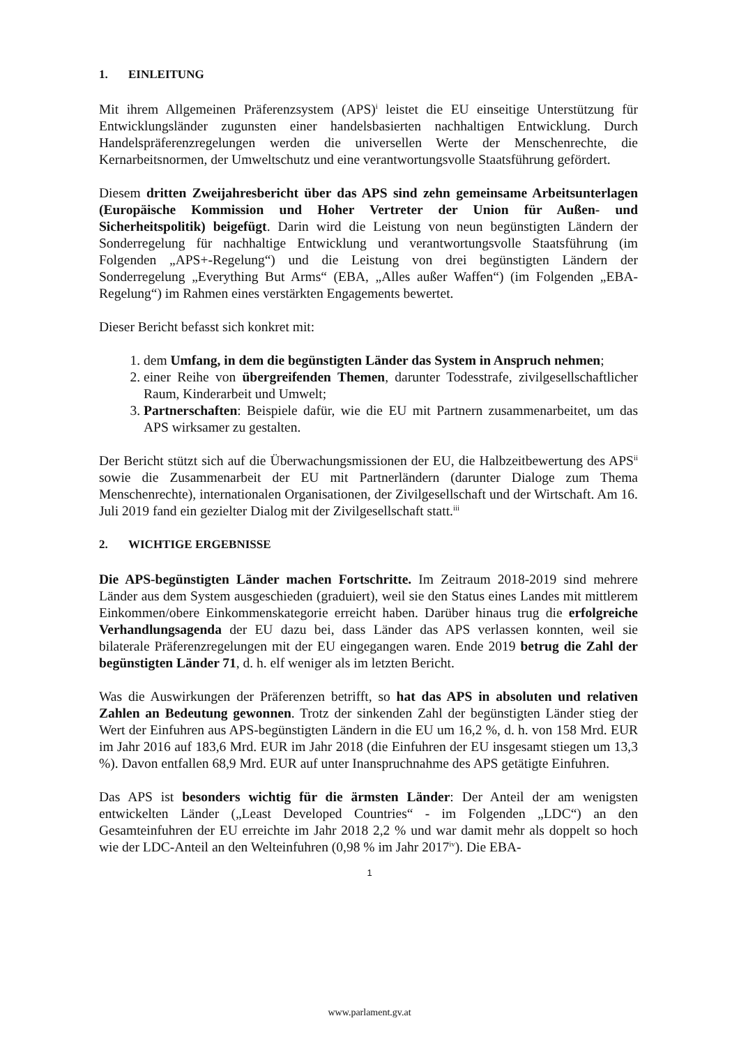1. EINLEITUNG
Mit ihrem Allgemeinen Präferenzsystem (APS)<sup>i</sup> leistet die EU einseitige Unterstützung für Entwicklungsländer zugunsten einer handelsbasierten nachhaltigen Entwicklung. Durch Handelspräferenzregelungen werden die universellen Werte der Menschenrechte, die Kernarbeitsnormen, der Umweltschutz und eine verantwortungsvolle Staatsführung gefördert.
Diesem dritten Zweijahresbericht über das APS sind zehn gemeinsame Arbeitsunterlagen (Europäische Kommission und Hoher Vertreter der Union für Außen- und Sicherheitspolitik) beigefügt. Darin wird die Leistung von neun begünstigten Ländern der Sonderregelung für nachhaltige Entwicklung und verantwortungsvolle Staatsführung (im Folgenden „APS+-Regelung“) und die Leistung von drei begünstigten Ländern der Sonderregelung „Everything But Arms“ (EBA, „Alles außer Waffen“) (im Folgenden „EBA-Regelung“) im Rahmen eines verstärkten Engagements bewertet.
Dieser Bericht befasst sich konkret mit:
1. dem Umfang, in dem die begünstigten Länder das System in Anspruch nehmen;
2. einer Reihe von übergreifenden Themen, darunter Todesstrafe, zivilgesellschaftlicher Raum, Kinderarbeit und Umwelt;
3. Partnerschaften: Beispiele dafür, wie die EU mit Partnern zusammenarbeitet, um das APS wirksamer zu gestalten.
Der Bericht stützt sich auf die Überwachungsmissionen der EU, die Halbzeitbewertung des APS<sup>ii</sup> sowie die Zusammenarbeit der EU mit Partnerländern (darunter Dialoge zum Thema Menschenrechte), internationalen Organisationen, der Zivilgesellschaft und der Wirtschaft. Am 16. Juli 2019 fand ein gezielter Dialog mit der Zivilgesellschaft statt.<sup>iii</sup>
2. WICHTIGE ERGEBNISSE
Die APS-begünstigten Länder machen Fortschritte. Im Zeitraum 2018-2019 sind mehrere Länder aus dem System ausgeschieden (graduiert), weil sie den Status eines Landes mit mittlerem Einkommen/obere Einkommenskategorie erreicht haben. Darüber hinaus trug die erfolgreiche Verhandlungsagenda der EU dazu bei, dass Länder das APS verlassen konnten, weil sie bilaterale Präferenzregelungen mit der EU eingegangen waren. Ende 2019 betrug die Zahl der begünstigten Länder 71, d. h. elf weniger als im letzten Bericht.
Was die Auswirkungen der Präferenzen betrifft, so hat das APS in absoluten und relativen Zahlen an Bedeutung gewonnen. Trotz der sinkenden Zahl der begünstigten Länder stieg der Wert der Einfuhren aus APS-begünstigten Ländern in die EU um 16,2 %, d. h. von 158 Mrd. EUR im Jahr 2016 auf 183,6 Mrd. EUR im Jahr 2018 (die Einfuhren der EU insgesamt stiegen um 13,3 %). Davon entfallen 68,9 Mrd. EUR auf unter Inanspruchnahme des APS getätigte Einfuhren.
Das APS ist besonders wichtig für die ärmsten Länder: Der Anteil der am wenigsten entwickelten Länder („Least Developed Countries“ - im Folgenden „LDC“) an den Gesamteinfuhren der EU erreichte im Jahr 2018 2,2 % und war damit mehr als doppelt so hoch wie der LDC-Anteil an den Welteinfuhren (0,98 % im Jahr 2017<sup>iv</sup>). Die EBA-
1
www.parlament.gv.at